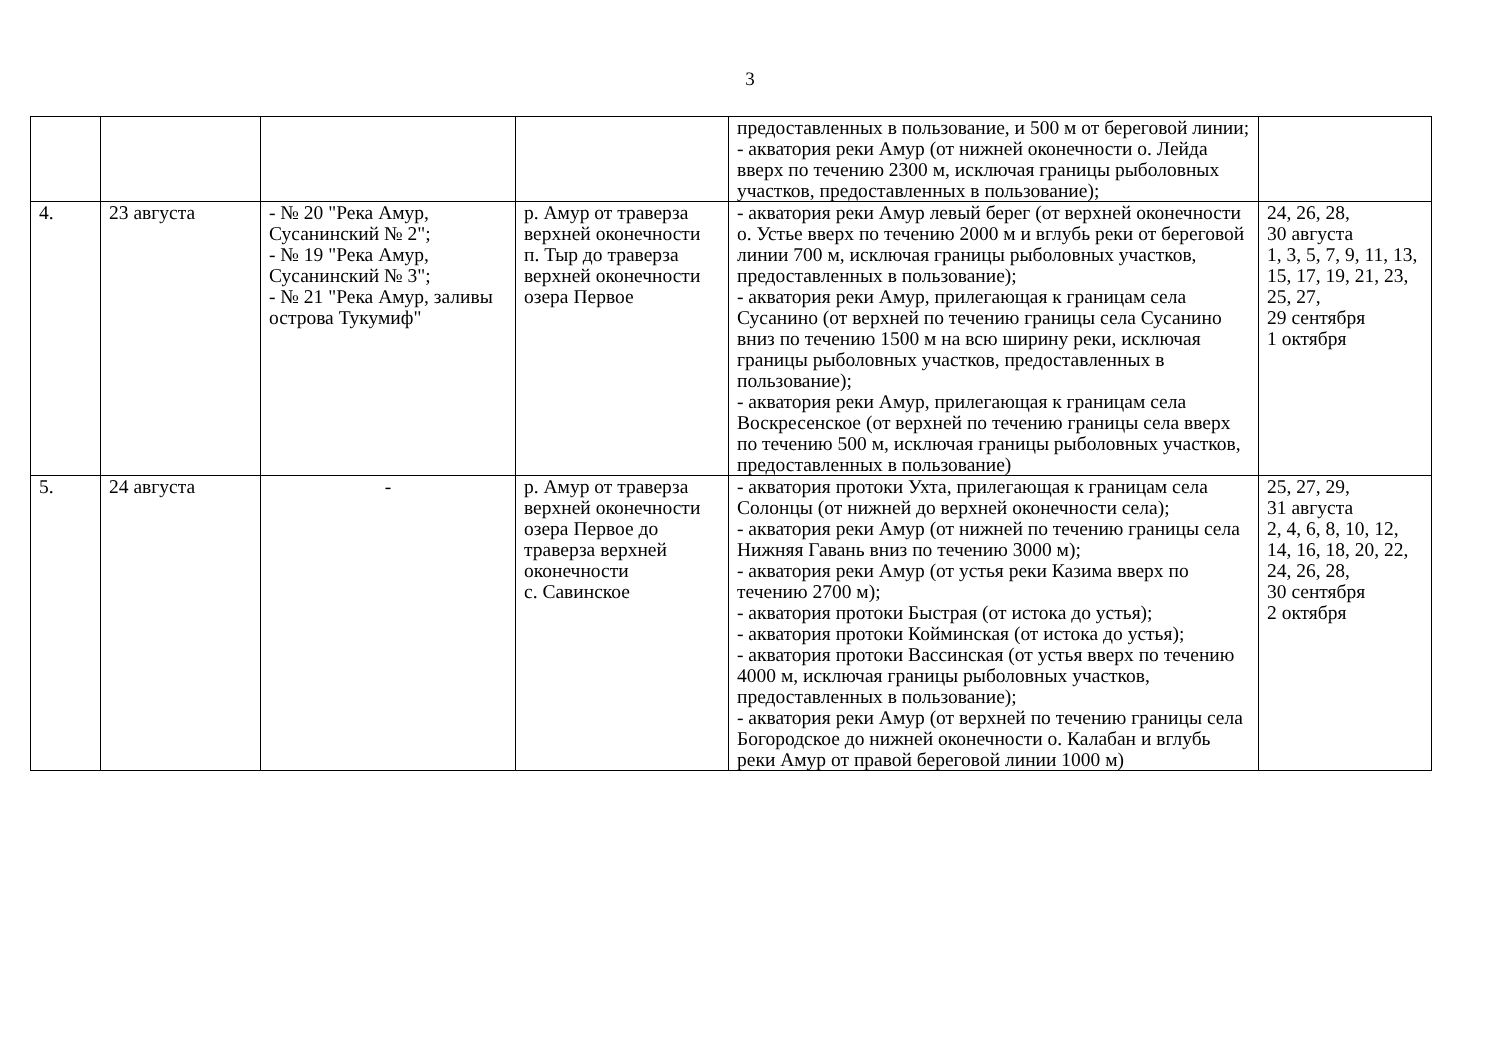3
| | | | | предоставленных в пользование, и 500 м от береговой линии; - акватория реки Амур (от нижней оконечности о. Лейда вверх по течению 2300 м, исключая границы рыболовных участков, предоставленных в пользование); | |
| 4. | 23 августа | - № 20 "Река Амур, Сусанинский № 2"; - № 19 "Река Амур, Сусанинский № 3"; - № 21 "Река Амур, заливы острова Тукумиф" | р. Амур от траверза верхней оконечности п. Тыр до траверза верхней оконечности озера Первое | - акватория реки Амур левый берег (от верхней оконечности о. Устье вверх по течению 2000 м и вглубь реки от береговой линии 700 м, исключая границы рыболовных участков, предоставленных в пользование); - акватория реки Амур, прилегающая к границам села Сусанино (от верхней по течению границы села Сусанино вниз по течению 1500 м на всю ширину реки, исключая границы рыболовных участков, предоставленных в пользование); - акватория реки Амур, прилегающая к границам села Воскресенское (от верхней по течению границы села вверх по течению 500 м, исключая границы рыболовных участков, предоставленных в пользование) | 24, 26, 28, 30 августа 1, 3, 5, 7, 9, 11, 13, 15, 17, 19, 21, 23, 25, 27, 29 сентября 1 октября |
| 5. | 24 августа | - | р. Амур от траверза верхней оконечности озера Первое до траверза верхней оконечности с. Савинское | - акватория протоки Ухта, прилегающая к границам села Солонцы (от нижней до верхней оконечности села); - акватория реки Амур (от нижней по течению границы села Нижняя Гавань вниз по течению 3000 м); - акватория реки Амур (от устья реки Казима вверх по течению 2700 м); - акватория протоки Быстрая (от истока до устья); - акватория протоки Койминская (от истока до устья); - акватория протоки Вассинская (от устья вверх по течению 4000 м, исключая границы рыболовных участков, предоставленных в пользование); - акватория реки Амур (от верхней по течению границы села Богородское до нижней оконечности о. Калабан и вглубь реки Амур от правой береговой линии 1000 м) | 25, 27, 29, 31 августа 2, 4, 6, 8, 10, 12, 14, 16, 18, 20, 22, 24, 26, 28, 30 сентября 2 октября |